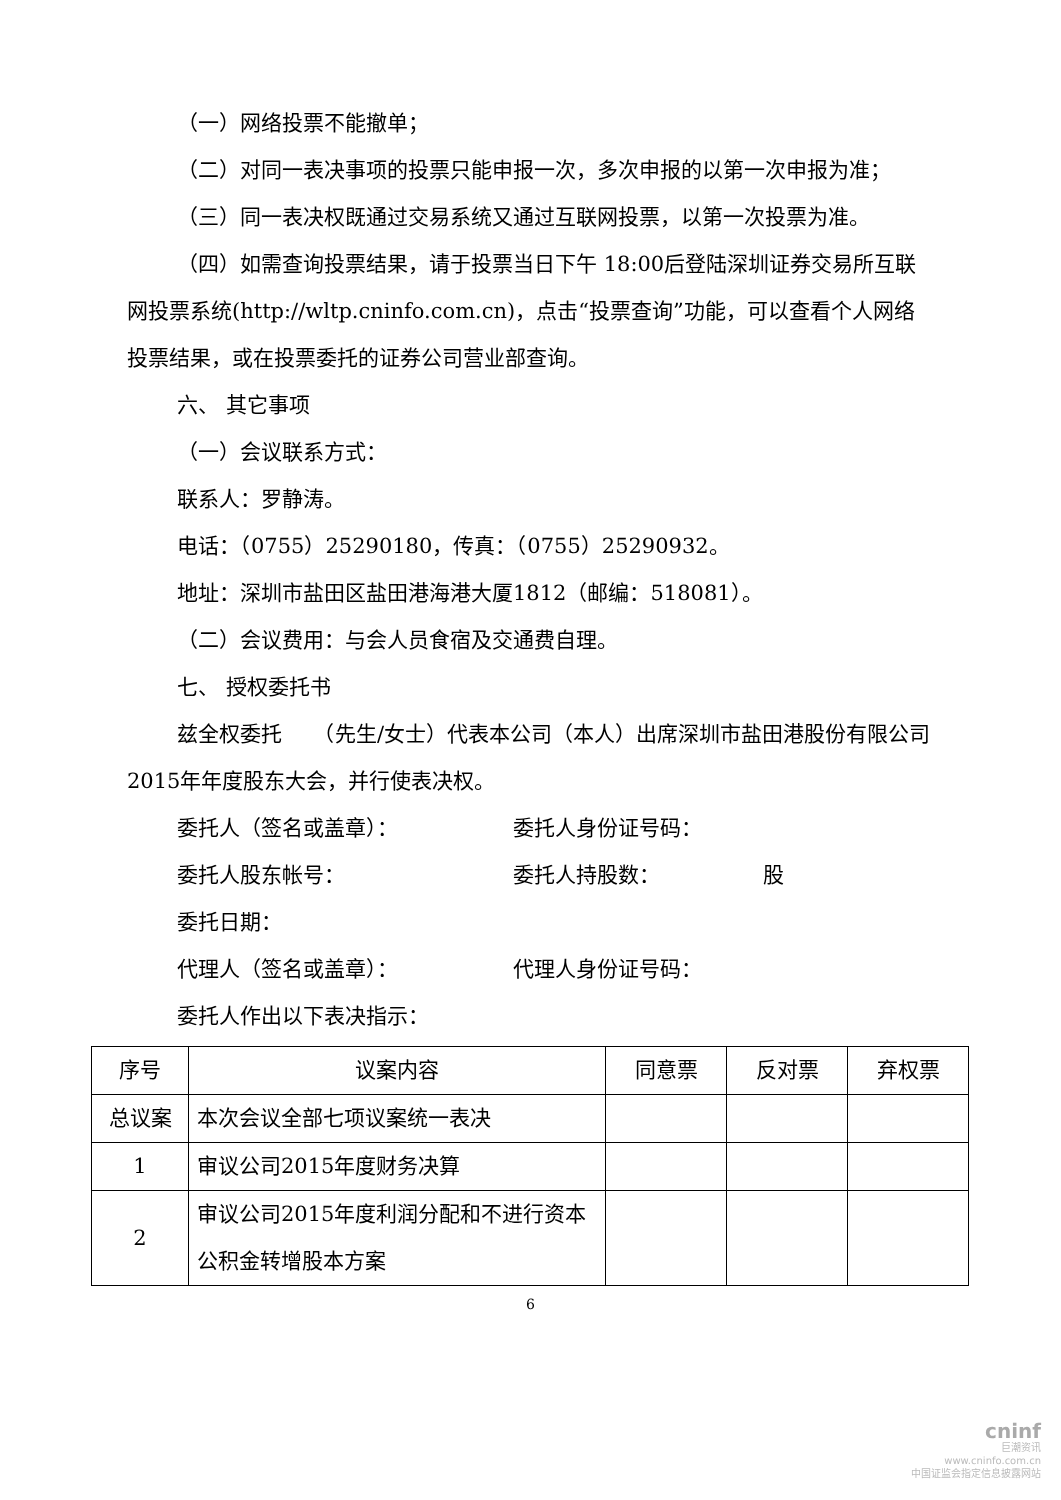（一）网络投票不能撤单；
（二）对同一表决事项的投票只能申报一次，多次申报的以第一次申报为准；
（三）同一表决权既通过交易系统又通过互联网投票，以第一次投票为准。
（四）如需查询投票结果，请于投票当日下午 18:00后登陆深圳证券交易所互联网投票系统(http://wltp.cninfo.com.cn)，点击“投票查询”功能，可以查看个人网络投票结果，或在投票委托的证券公司营业部查询。
六、 其它事项
（一）会议联系方式：
联系人：罗静涛。
电话：（0755）25290180，传真：（0755）25290932。
地址：深圳市盐田区盐田港海港大厦1812（邮编：518081）。
（二）会议费用：与会人员食宿及交通费自理。
七、 授权委托书
兹全权委托　　（先生/女士）代表本公司（本人）出席深圳市盐田港股份有限公司2015年年度股东大会，并行使表决权。
委托人（签名或盖章）： 委托人身份证号码：
委托人股东帐号： 委托人持股数： 股
委托日期：
代理人（签名或盖章）： 代理人身份证号码：
委托人作出以下表决指示：
| 序号 | 议案内容 | 同意票 | 反对票 | 弃权票 |
| --- | --- | --- | --- | --- |
| 总议案 | 本次会议全部七项议案统一表决 | | | |
| 1 | 审议公司2015年度财务决算 | | | |
| 2 | 审议公司2015年度利润分配和不进行资本公积金转增股本方案 | | | |
6
cninf
巨潮资讯
www.cninfo.com.cn
中国证监会指定信息披露网站